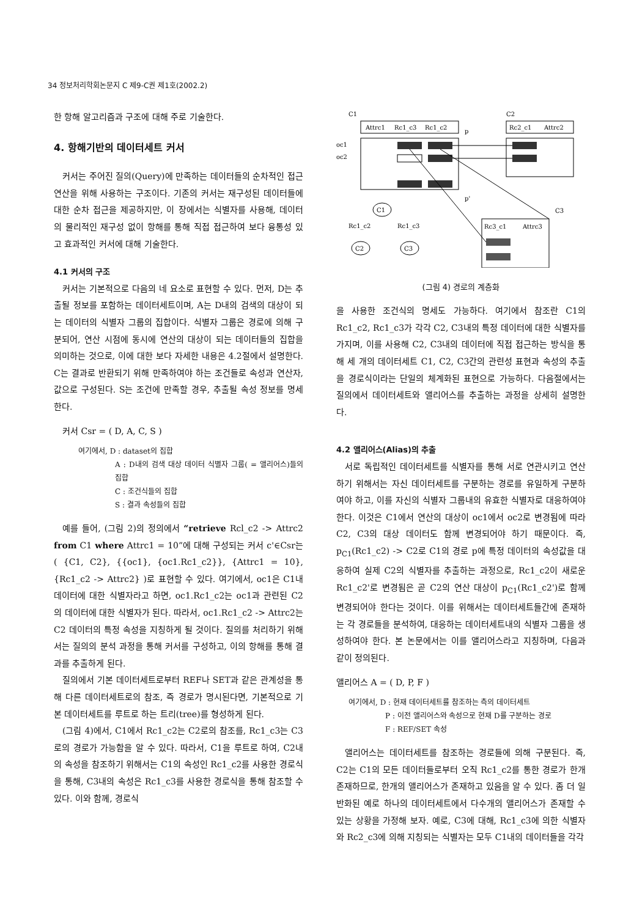34 정보처리학회논문지 C 제9-C권 제1호(2002.2)
한 항해 알고리즘과 구조에 대해 주로 기술한다.
4. 항해기반의 데이터세트 커서
커서는 주어진 질의(Query)에 만족하는 데이터들의 순차적인 접근 연산을 위해 사용하는 구조이다. 기존의 커서는 재구성된 데이터들에 대한 순차 접근을 제공하지만, 이 장에서는 식별자를 사용해, 데이터의 물리적인 재구성 없이 항해를 통해 직접 접근하여 보다 융통성 있고 효과적인 커서에 대해 기술한다.
4.1 커서의 구조
커서는 기본적으로 다음의 네 요소로 표현할 수 있다. 먼저, D는 추출될 정보를 포함하는 데이터세트이며, A는 D내의 검색의 대상이 되는 데이터의 식별자 그룹의 집합이다. 식별자 그룹은 경로에 의해 구분되어, 연산 시점에 동시에 연산의 대상이 되는 데이터들의 집합을 의미하는 것으로, 이에 대한 보다 자세한 내용은 4.2절에서 설명한다. C는 결과로 반환되기 위해 만족하여야 하는 조건들로 속성과 연산자, 값으로 구성된다. S는 조건에 만족할 경우, 추출될 속성 정보를 명세한다.
커서 Csr = ( D, A, C, S )
여기에서, D : dataset의 집합
A : D내의 검색 대상 데이터 식별자 그룹( = 앨리어스)들의 집합
C : 조건식들의 집합
S : 결과 속성들의 집합
예를 들어, (그림 2)의 정의에서 “retrieve Rcl_c2 -> Attrc2 from C1 where Attrc1 = 10”에 대해 구성되는 커서 c'∈Csr는 ( {C1, C2}, {{oc1}, {oc1.Rc1_c2}}, {Attrc1 = 10}, {Rc1_c2 -> Attrc2} )로 표현할 수 있다. 여기에서, oc1은 C1내 데이터에 대한 식별자라고 하면, oc1.Rc1_c2는 oc1과 관련된 C2의 데이터에 대한 식별자가 된다. 따라서, oc1.Rc1_c2 -> Attrc2는 C2 데이터의 특정 속성을 지칭하게 될 것이다. 질의를 처리하기 위해서는 질의의 분석 과정을 통해 커서를 구성하고, 이의 항해를 통해 결과를 추출하게 된다.
질의에서 기본 데이터세트로부터 REF나 SET과 같은 관계성을 통해 다른 데이터세트로의 참조, 즉 경로가 명시된다면, 기본적으로 기본 데이터세트를 루트로 하는 트리(tree)를 형성하게 된다.
(그림 4)에서, C1에서 Rc1_c2는 C2로의 참조를, Rc1_c3는 C3로의 경로가 가능함을 알 수 있다. 따라서, C1을 루트로 하여, C2내의 속성을 참조하기 위해서는 C1의 속성인 Rc1_c2를 사용한 경로식을 통해, C3내의 속성은 Rc1_c3를 사용한 경로식을 통해 참조할 수 있다. 이와 함께, 경로식
C1
C2
Attrc1
Rc1_c3
Rc1_c2
Rc2_c1
Attrc2
p
oc1
oc2
p'
C3
C1
Rc1_c2
Rc1_c3
C2
C3
Rc3_c1
Attrc3
(그림 4) 경로의 계층화
을 사용한 조건식의 명세도 가능하다. 여기에서 참조란 C1의 Rc1_c2, Rc1_c3가 각각 C2, C3내의 특정 데이터에 대한 식별자를 가지며, 이를 사용해 C2, C3내의 데이터에 직접 접근하는 방식을 통해 세 개의 데이터세트 C1, C2, C3간의 관련성 표현과 속성의 추출을 경로식이라는 단일의 체계화된 표현으로 가능하다. 다음절에서는 질의에서 데이터세트와 앨리어스를 추출하는 과정을 상세히 설명한다.
4.2 앨리어스(Alias)의 추출
서로 독립적인 데이터세트를 식별자를 통해 서로 연관시키고 연산하기 위해서는 자신 데이터세트를 구분하는 경로를 유일하게 구분하여야 하고, 이를 자신의 식별자 그룹내의 유효한 식별자로 대응하여야 한다. 이것은 C1에서 연산의 대상이 oc1에서 oc2로 변경됨에 따라 C2, C3의 대상 데이터도 함께 변경되어야 하기 때문이다. 즉, p<sub>C1</sub>(Rc1_c2) -> C2로 C1의 경로 p에 특정 데이터의 속성값을 대응하여 실제 C2의 식별자를 추출하는 과정으로, Rc1_c2이 새로운 Rc1_c2'로 변경됨은 곧 C2의 연산 대상이 p<sub>C1</sub>(Rc1_c2')로 함께 변경되어야 한다는 것이다. 이를 위해서는 데이터세트들간에 존재하는 각 경로들을 분석하여, 대응하는 데이터세트내의 식별자 그룹을 생성하여야 한다. 본 논문에서는 이를 앨리어스라고 지칭하며, 다음과 같이 정의된다.
앨리어스 A = ( D, P, F )
여기에서, D : 현재 데이터세트를 참조하는 측의 데이터세트
P : 이전 앨리어스와 속성으로 현재 D를 구분하는 경로
F : REF/SET 속성
앨리어스는 데이터세트를 참조하는 경로들에 의해 구분된다. 즉, C2는 C1의 모든 데이터들로부터 오직 Rc1_c2를 통한 경로가 한개 존재하므로, 한개의 앨리어스가 존재하고 있음을 알 수 있다. 좀 더 일반화된 예로 하나의 데이터세트에서 다수개의 앨리어스가 존재할 수 있는 상황을 가정해 보자. 예로, C3에 대해, Rc1_c3에 의한 식별자와 Rc2_c3에 의해 지칭되는 식별자는 모두 C1내의 데이터들을 각각